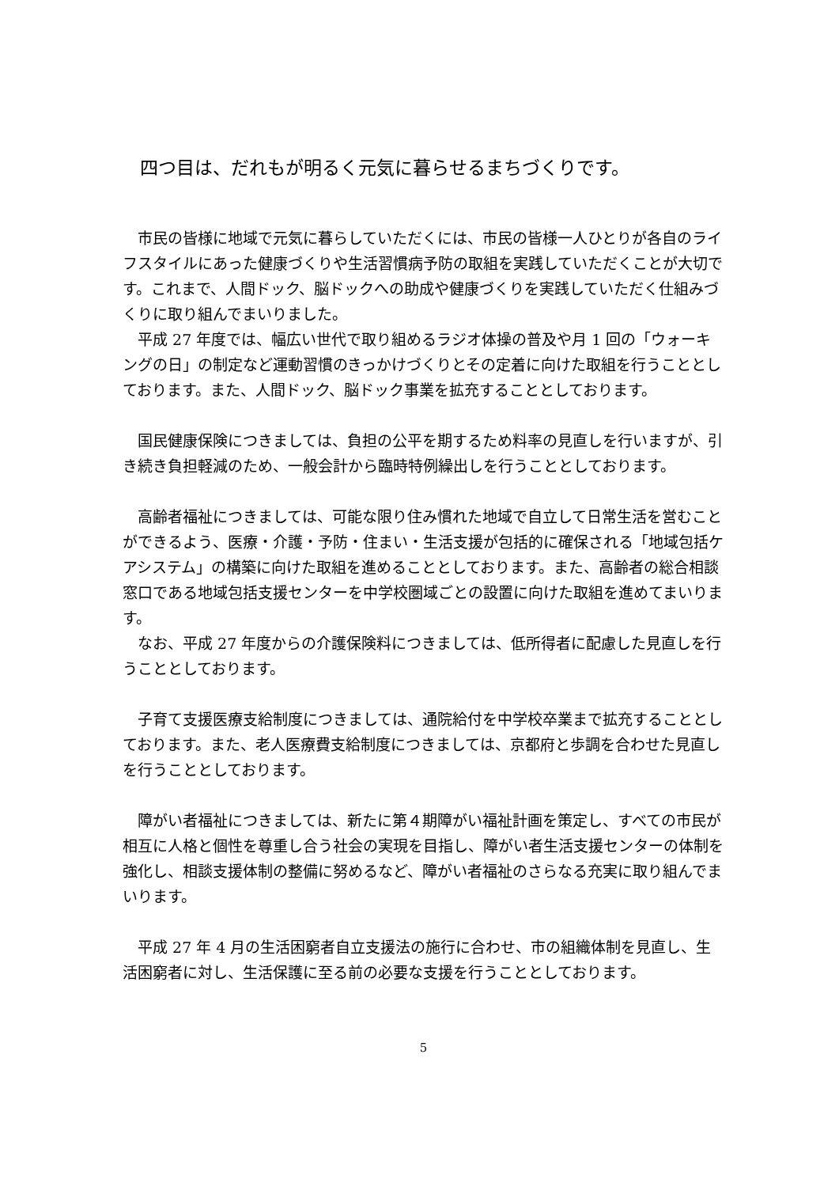四つ目は、だれもが明るく元気に暮らせるまちづくりです。
市民の皆様に地域で元気に暮らしていただくには、市民の皆様一人ひとりが各自のライフスタイルにあった健康づくりや生活習慣病予防の取組を実践していただくことが大切です。これまで、人間ドック、脳ドックへの助成や健康づくりを実践していただく仕組みづくりに取り組んでまいりました。
平成 27 年度では、幅広い世代で取り組めるラジオ体操の普及や月 1 回の「ウォーキングの日」の制定など運動習慣のきっかけづくりとその定着に向けた取組を行うこととしております。また、人間ドック、脳ドック事業を拡充することとしております。
国民健康保険につきましては、負担の公平を期するため料率の見直しを行いますが、引き続き負担軽減のため、一般会計から臨時特例繰出しを行うこととしております。
高齢者福祉につきましては、可能な限り住み慣れた地域で自立して日常生活を営むことができるよう、医療・介護・予防・住まい・生活支援が包括的に確保される「地域包括ケアシステム」の構築に向けた取組を進めることとしております。また、高齢者の総合相談窓口である地域包括支援センターを中学校圏域ごとの設置に向けた取組を進めてまいります。
なお、平成 27 年度からの介護保険料につきましては、低所得者に配慮した見直しを行うこととしております。
子育て支援医療支給制度につきましては、通院給付を中学校卒業まで拡充することとしております。また、老人医療費支給制度につきましては、京都府と歩調を合わせた見直しを行うこととしております。
障がい者福祉につきましては、新たに第４期障がい福祉計画を策定し、すべての市民が相互に人格と個性を尊重し合う社会の実現を目指し、障がい者生活支援センターの体制を強化し、相談支援体制の整備に努めるなど、障がい者福祉のさらなる充実に取り組んでまいります。
平成 27 年 4 月の生活困窮者自立支援法の施行に合わせ、市の組織体制を見直し、生活困窮者に対し、生活保護に至る前の必要な支援を行うこととしております。
5